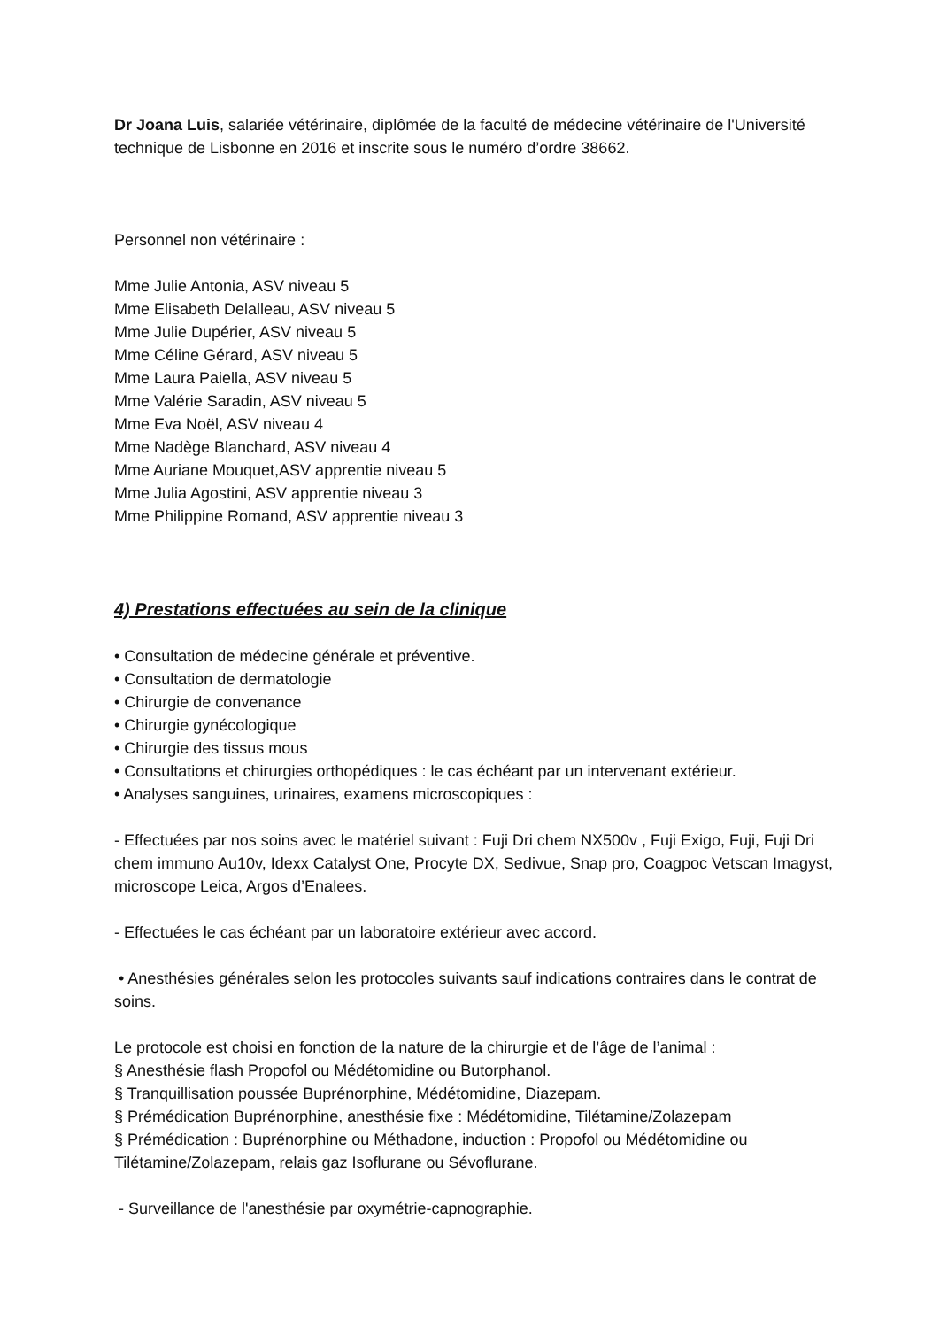Dr Joana Luis, salariée vétérinaire, diplômée de la faculté de médecine vétérinaire de l'Université technique de Lisbonne en 2016 et inscrite sous le numéro d’ordre 38662.
Personnel non vétérinaire :
Mme Julie Antonia, ASV niveau 5
Mme Elisabeth Delalleau, ASV niveau 5
Mme Julie Dupérier, ASV niveau 5
Mme Céline Gérard, ASV niveau 5
Mme Laura Paiella, ASV niveau 5
Mme Valérie Saradin, ASV niveau 5
Mme Eva Noël, ASV niveau 4
Mme Nadège Blanchard, ASV niveau 4
Mme Auriane Mouquet,ASV apprentie niveau 5
Mme Julia Agostini, ASV apprentie niveau 3
Mme Philippine Romand, ASV apprentie niveau 3
4) Prestations effectuées au sein de la clinique
• Consultation de médecine générale et préventive.
• Consultation de dermatologie
• Chirurgie de convenance
• Chirurgie gynécologique
• Chirurgie des tissus mous
• Consultations et chirurgies orthopédiques : le cas échéant par un intervenant extérieur.
• Analyses sanguines, urinaires, examens microscopiques :
- Effectuées par nos soins avec le matériel suivant : Fuji Dri chem NX500v , Fuji Exigo, Fuji, Fuji Dri chem immuno Au10v, Idexx Catalyst One, Procyte DX, Sedivue, Snap pro, Coagpoc Vetscan Imagyst, microscope Leica, Argos d’Enalees.
- Effectuées le cas échéant par un laboratoire extérieur avec accord.
• Anesthésies générales selon les protocoles suivants sauf indications contraires dans le contrat de soins.
Le protocole est choisi en fonction de la nature de la chirurgie et de l’âge de l’animal :
§ Anesthésie flash Propofol ou Médétomidine ou Butorphanol.
§ Tranquillisation poussée Buprénorphine, Médétomidine, Diazepam.
§ Prémédication Buprénorphine, anesthésie fixe : Médétomidine, Tilétamine/Zolazepam
§ Prémédication : Buprénorphine ou Méthadone, induction : Propofol ou Médétomidine ou Tilétamine/Zolazepam, relais gaz Isoflurane ou Sévoflurane.
- Surveillance de l'anesthésie par oxymétrie-capnographie.